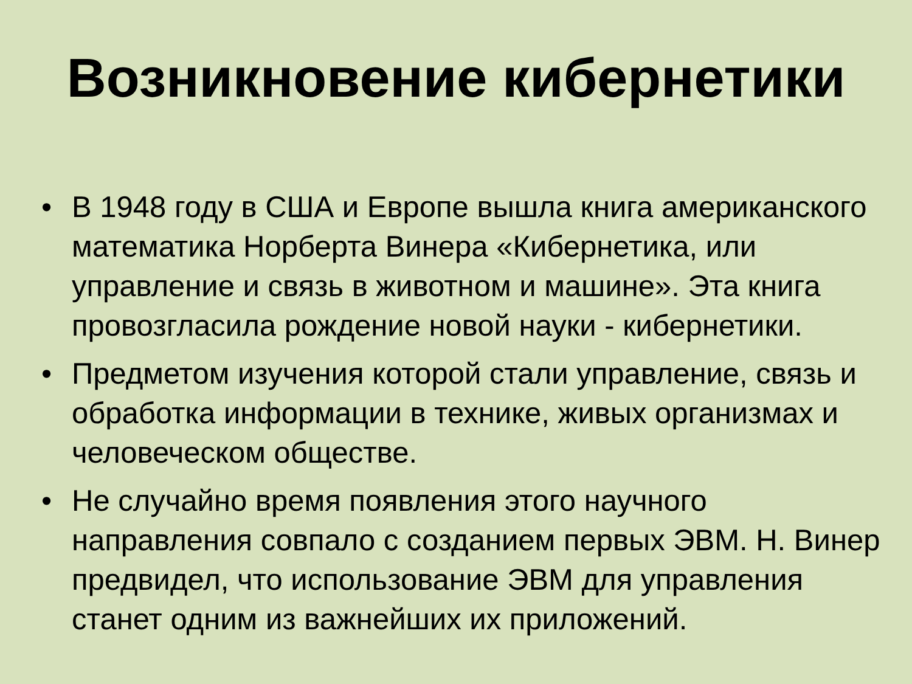Возникновение кибернетики
• В 1948 году в США и Европе вышла книга американского математика Норберта Винера «Кибернетика, или управление и связь в животном и машине». Эта книга провозгласила рождение новой науки - кибернетики.
• Предметом изучения которой стали управление, связь и обработка информации в технике, живых организмах и человеческом обществе.
• Не случайно время появления этого научного направления совпало с созданием первых ЭВМ. Н. Винер предвидел, что использование ЭВМ для управления станет одним из важнейших их приложений.